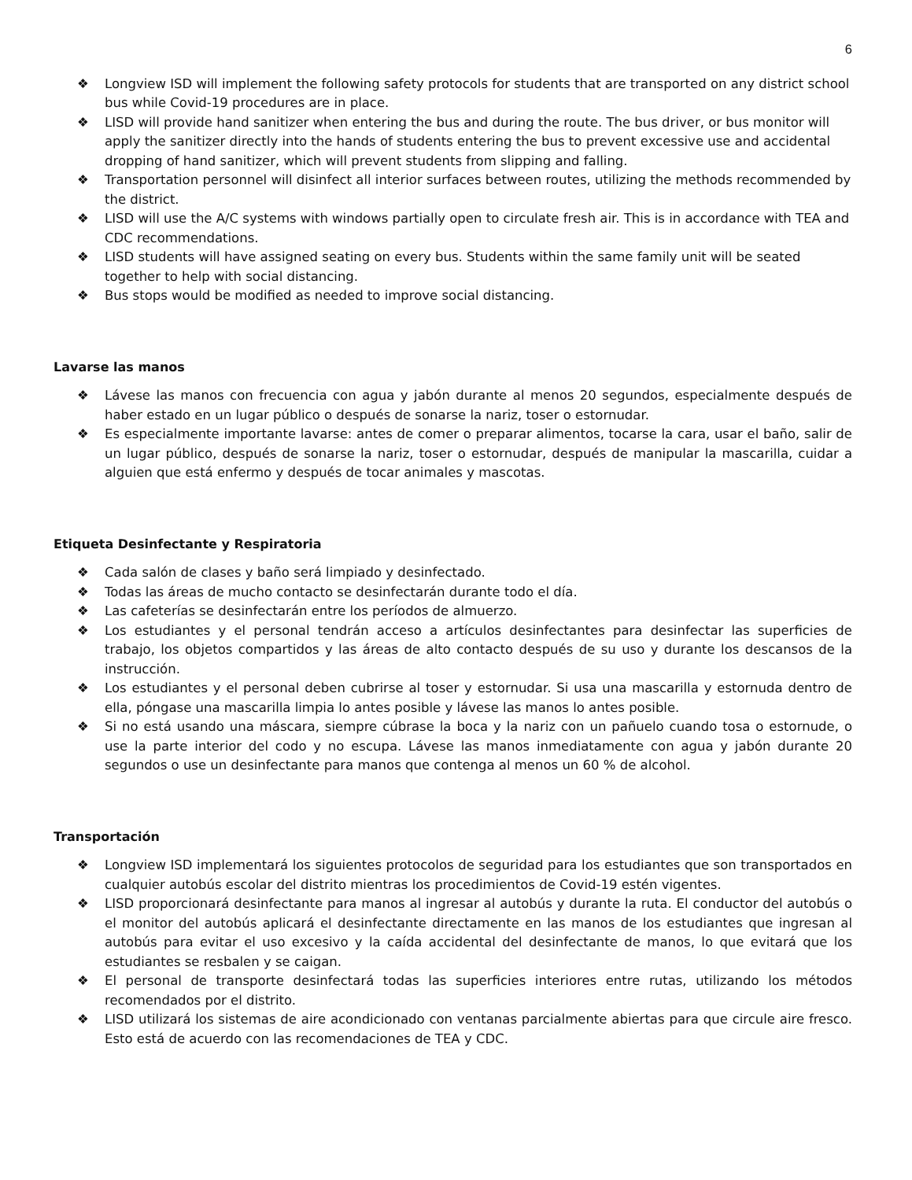6
❖ Longview ISD will implement the following safety protocols for students that are transported on any district school bus while Covid-19 procedures are in place.
❖ LISD will provide hand sanitizer when entering the bus and during the route. The bus driver, or bus monitor will apply the sanitizer directly into the hands of students entering the bus to prevent excessive use and accidental dropping of hand sanitizer, which will prevent students from slipping and falling.
❖ Transportation personnel will disinfect all interior surfaces between routes, utilizing the methods recommended by the district.
❖ LISD will use the A/C systems with windows partially open to circulate fresh air. This is in accordance with TEA and CDC recommendations.
❖ LISD students will have assigned seating on every bus. Students within the same family unit will be seated together to help with social distancing.
❖ Bus stops would be modified as needed to improve social distancing.
Lavarse las manos
❖ Lávese las manos con frecuencia con agua y jabón durante al menos 20 segundos, especialmente después de haber estado en un lugar público o después de sonarse la nariz, toser o estornudar.
❖ Es especialmente importante lavarse: antes de comer o preparar alimentos, tocarse la cara, usar el baño, salir de un lugar público, después de sonarse la nariz, toser o estornudar, después de manipular la mascarilla, cuidar a alguien que está enfermo y después de tocar animales y mascotas.
Etiqueta Desinfectante y Respiratoria
❖ Cada salón de clases y baño será limpiado y desinfectado.
❖ Todas las áreas de mucho contacto se desinfectarán durante todo el día.
❖ Las cafeterías se desinfectarán entre los períodos de almuerzo.
❖ Los estudiantes y el personal tendrán acceso a artículos desinfectantes para desinfectar las superficies de trabajo, los objetos compartidos y las áreas de alto contacto después de su uso y durante los descansos de la instrucción.
❖ Los estudiantes y el personal deben cubrirse al toser y estornudar. Si usa una mascarilla y estornuda dentro de ella, póngase una mascarilla limpia lo antes posible y lávese las manos lo antes posible.
❖ Si no está usando una máscara, siempre cúbrase la boca y la nariz con un pañuelo cuando tosa o estornude, o use la parte interior del codo y no escupa. Lávese las manos inmediatamente con agua y jabón durante 20 segundos o use un desinfectante para manos que contenga al menos un 60 % de alcohol.
Transportación
❖ Longview ISD implementará los siguientes protocolos de seguridad para los estudiantes que son transportados en cualquier autobús escolar del distrito mientras los procedimientos de Covid-19 estén vigentes.
❖ LISD proporcionará desinfectante para manos al ingresar al autobús y durante la ruta. El conductor del autobús o el monitor del autobús aplicará el desinfectante directamente en las manos de los estudiantes que ingresan al autobús para evitar el uso excesivo y la caída accidental del desinfectante de manos, lo que evitará que los estudiantes se resbalen y se caigan.
❖ El personal de transporte desinfectará todas las superficies interiores entre rutas, utilizando los métodos recomendados por el distrito.
❖ LISD utilizará los sistemas de aire acondicionado con ventanas parcialmente abiertas para que circule aire fresco. Esto está de acuerdo con las recomendaciones de TEA y CDC.